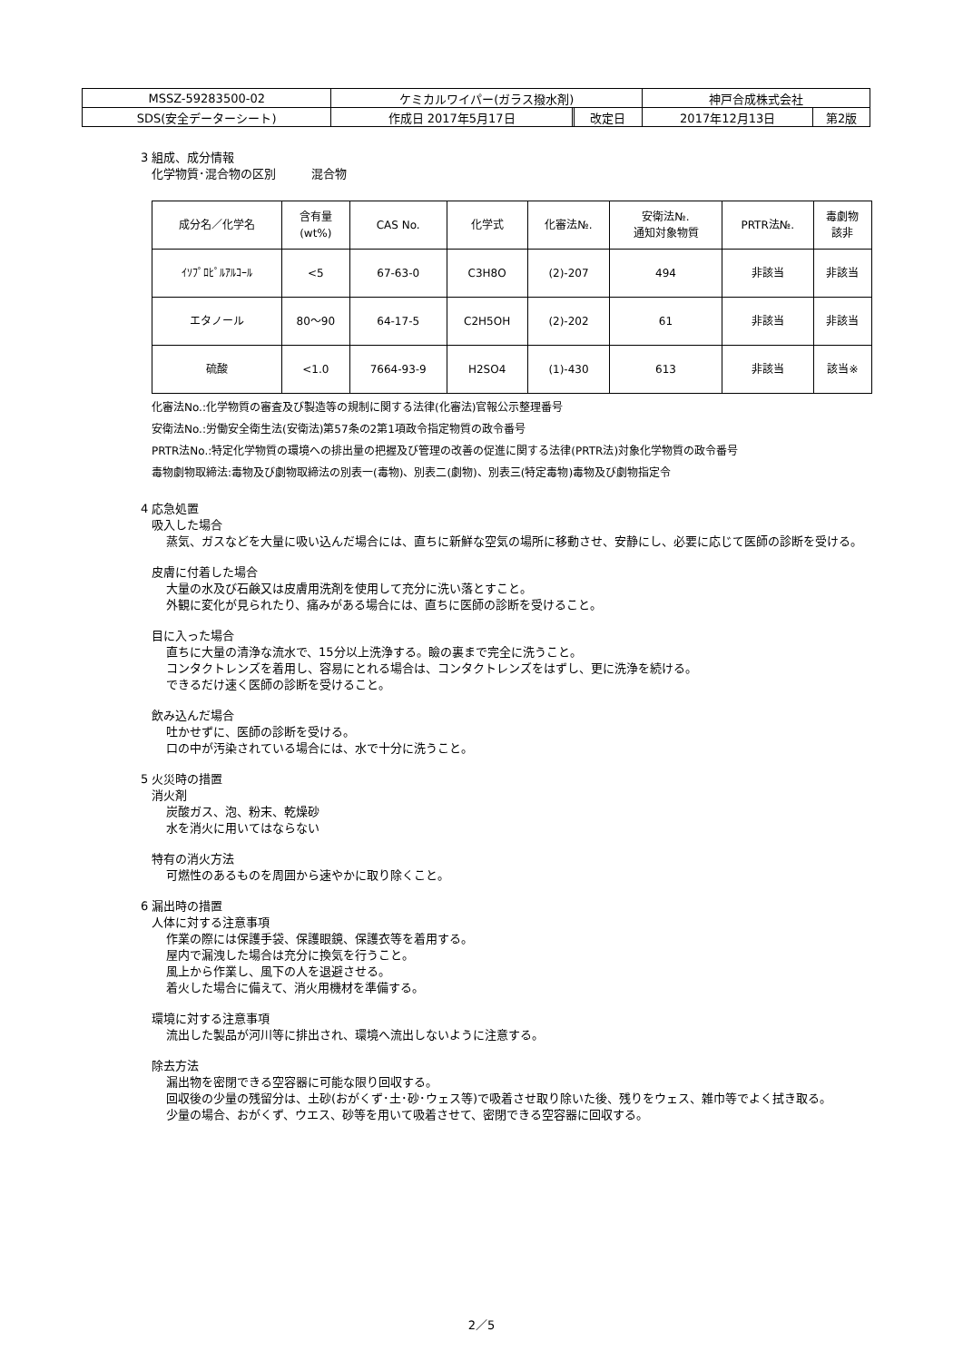| MSSZ-59283500-02 | ケミカルワイパー(ガラス撥水剤) | | | 神戸合成株式会社 | |
| SDS(安全データーシート) | 作成日 2017年5月17日 | | 改定日 | 2017年12月13日 | 第2版 |
3 組成、成分情報
化学物質･混合物の区別　　　混合物
| 成分名／化学名 | 含有量 (wt%) | CAS No. | 化学式 | 化審法№. | 安衛法№. 通知対象物質 | PRTR法№. | 毒劇物 該非 |
| --- | --- | --- | --- | --- | --- | --- | --- |
| ｲｿﾌﾟﾛﾋﾟﾙｱﾙｺｰﾙ | <5 | 67-63-0 | C3H8O | (2)-207 | 494 | 非該当 | 非該当 |
| エタノール | 80～90 | 64-17-5 | C2H5OH | (2)-202 | 61 | 非該当 | 非該当 |
| 硫酸 | <1.0 | 7664-93-9 | H2SO4 | (1)-430 | 613 | 非該当 | 該当※ |
化審法No.:化学物質の審査及び製造等の規制に関する法律(化審法)官報公示整理番号
安衛法No.:労働安全衛生法(安衛法)第57条の2第1項政令指定物質の政令番号
PRTR法No.:特定化学物質の環境への排出量の把握及び管理の改善の促進に関する法律(PRTR法)対象化学物質の政令番号
毒物劇物取締法:毒物及び劇物取締法の別表一(毒物)、別表二(劇物)、別表三(特定毒物)毒物及び劇物指定令
4 応急処置
吸入した場合
蒸気、ガスなどを大量に吸い込んだ場合には、直ちに新鮮な空気の場所に移動させ、安静にし、必要に応じて医師の診断を受ける。
皮膚に付着した場合
大量の水及び石鹸又は皮膚用洗剤を使用して充分に洗い落とすこと。
外観に変化が見られたり、痛みがある場合には、直ちに医師の診断を受けること。
目に入った場合
直ちに大量の清浄な流水で、15分以上洗浄する。瞼の裏まで完全に洗うこと。
コンタクトレンズを着用し、容易にとれる場合は、コンタクトレンズをはずし、更に洗浄を続ける。
できるだけ速く医師の診断を受けること。
飲み込んだ場合
吐かせずに、医師の診断を受ける。
口の中が汚染されている場合には、水で十分に洗うこと。
5 火災時の措置
消火剤
炭酸ガス、泡、粉末、乾燥砂
水を消火に用いてはならない
特有の消火方法
可燃性のあるものを周囲から速やかに取り除くこと。
6 漏出時の措置
人体に対する注意事項
作業の際には保護手袋、保護眼鏡、保護衣等を着用する。
屋内で漏洩した場合は充分に換気を行うこと。
風上から作業し、風下の人を退避させる。
着火した場合に備えて、消火用機材を準備する。
環境に対する注意事項
流出した製品が河川等に排出され、環境へ流出しないように注意する。
除去方法
漏出物を密閉できる空容器に可能な限り回収する。
回収後の少量の残留分は、土砂(おがくず･土･砂･ウェス等)で吸着させ取り除いた後、残りをウェス、雑巾等でよく拭き取る。
少量の場合、おがくず、ウエス、砂等を用いて吸着させて、密閉できる空容器に回収する。
2／5